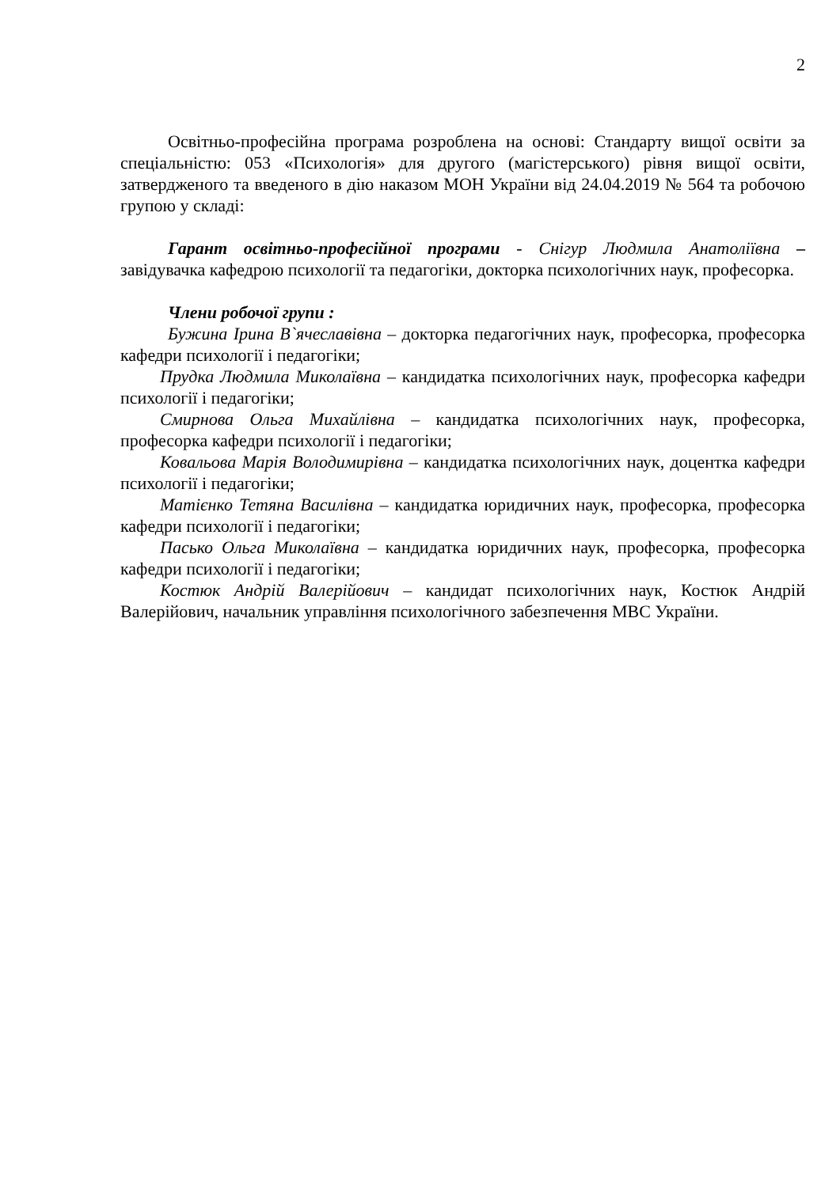2
Освітньо-професійна програма розроблена на основі: Стандарту вищої освіти за спеціальністю: 053 «Психологія» для другого (магістерського) рівня вищої освіти, затвердженого та введеного в дію наказом МОН України від 24.04.2019 № 564 та робочою групою у складі:
Гарант освітньо-професійної програми - Снігур Людмила Анатоліївна – завідувачка кафедрою психології та педагогіки, докторка психологічних наук, професорка.
Члени робочої групи :
Бужина Ірина В`ячеславівна – докторка педагогічних наук, професорка, професорка кафедри психології і педагогіки;
Прудка Людмила Миколаївна – кандидатка психологічних наук, професорка кафедри психології і педагогіки;
Смирнова Ольга Михайлівна – кандидатка психологічних наук, професорка, професорка кафедри психології і педагогіки;
Ковальова Марія Володимирівна – кандидатка психологічних наук, доцентка кафедри психології і педагогіки;
Матієнко Тетяна Василівна – кандидатка юридичних наук, професорка, професорка кафедри психології і педагогіки;
Пасько Ольга Миколаївна – кандидатка юридичних наук, професорка, професорка кафедри психології і педагогіки;
Костюк Андрій Валерійович – кандидат психологічних наук, Костюк Андрій Валерійович, начальник управління психологічного забезпечення МВС України.